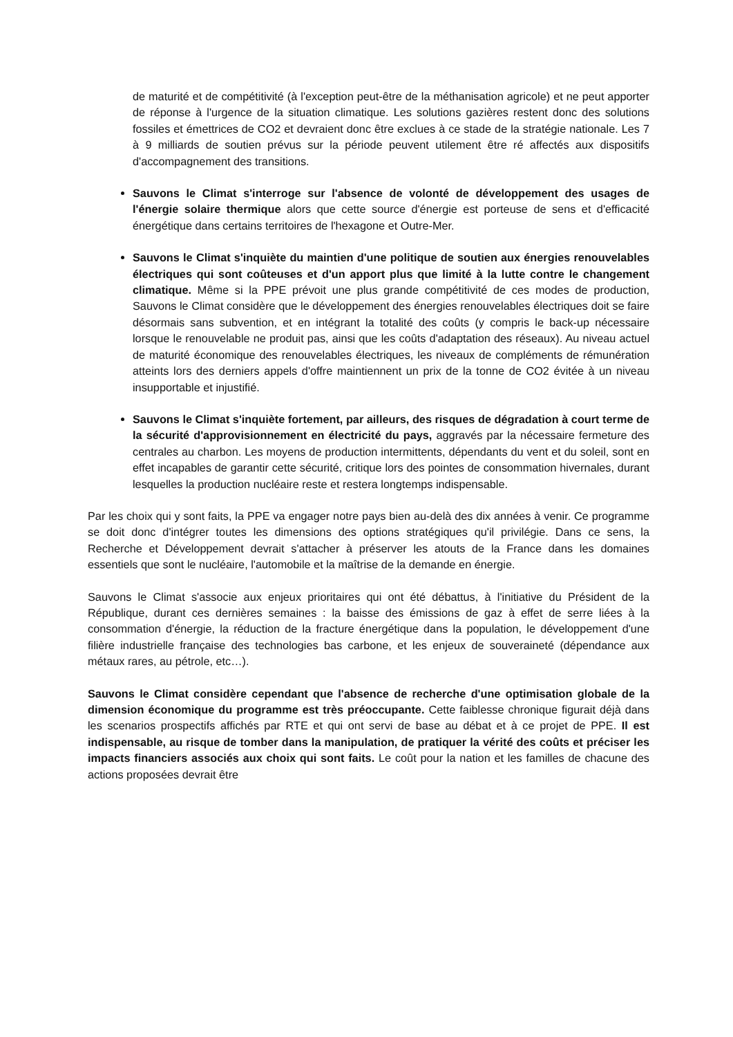de maturité et de compétitivité (à l'exception peut-être de la méthanisation agricole) et ne peut apporter de réponse à l'urgence de la situation climatique. Les solutions gazières restent donc des solutions fossiles et émettrices de CO2 et devraient donc être exclues à ce stade de la stratégie nationale. Les 7 à 9 milliards de soutien prévus sur la période peuvent utilement être ré affectés aux dispositifs d'accompagnement des transitions.
Sauvons le Climat s'interroge sur l'absence de volonté de développement des usages de l'énergie solaire thermique alors que cette source d'énergie est porteuse de sens et d'efficacité énergétique dans certains territoires de l'hexagone et Outre-Mer.
Sauvons le Climat s'inquiète du maintien d'une politique de soutien aux énergies renouvelables électriques qui sont coûteuses et d'un apport plus que limité à la lutte contre le changement climatique. Même si la PPE prévoit une plus grande compétitivité de ces modes de production, Sauvons le Climat considère que le développement des énergies renouvelables électriques doit se faire désormais sans subvention, et en intégrant la totalité des coûts (y compris le back-up nécessaire lorsque le renouvelable ne produit pas, ainsi que les coûts d'adaptation des réseaux). Au niveau actuel de maturité économique des renouvelables électriques, les niveaux de compléments de rémunération atteints lors des derniers appels d'offre maintiennent un prix de la tonne de CO2 évitée à un niveau insupportable et injustifié.
Sauvons le Climat s'inquiète fortement, par ailleurs, des risques de dégradation à court terme de la sécurité d'approvisionnement en électricité du pays, aggravés par la nécessaire fermeture des centrales au charbon. Les moyens de production intermittents, dépendants du vent et du soleil, sont en effet incapables de garantir cette sécurité, critique lors des pointes de consommation hivernales, durant lesquelles la production nucléaire reste et restera longtemps indispensable.
Par les choix qui y sont faits, la PPE va engager notre pays bien au-delà des dix années à venir. Ce programme se doit donc d'intégrer toutes les dimensions des options stratégiques qu'il privilégie. Dans ce sens, la Recherche et Développement devrait s'attacher à préserver les atouts de la France dans les domaines essentiels que sont le nucléaire, l'automobile et la maîtrise de la demande en énergie.
Sauvons le Climat s'associe aux enjeux prioritaires qui ont été débattus, à l'initiative du Président de la République, durant ces dernières semaines : la baisse des émissions de gaz à effet de serre liées à la consommation d'énergie, la réduction de la fracture énergétique dans la population, le développement d'une filière industrielle française des technologies bas carbone, et les enjeux de souveraineté (dépendance aux métaux rares, au pétrole, etc…).
Sauvons le Climat considère cependant que l'absence de recherche d'une optimisation globale de la dimension économique du programme est très préoccupante. Cette faiblesse chronique figurait déjà dans les scenarios prospectifs affichés par RTE et qui ont servi de base au débat et à ce projet de PPE. Il est indispensable, au risque de tomber dans la manipulation, de pratiquer la vérité des coûts et préciser les impacts financiers associés aux choix qui sont faits. Le coût pour la nation et les familles de chacune des actions proposées devrait être